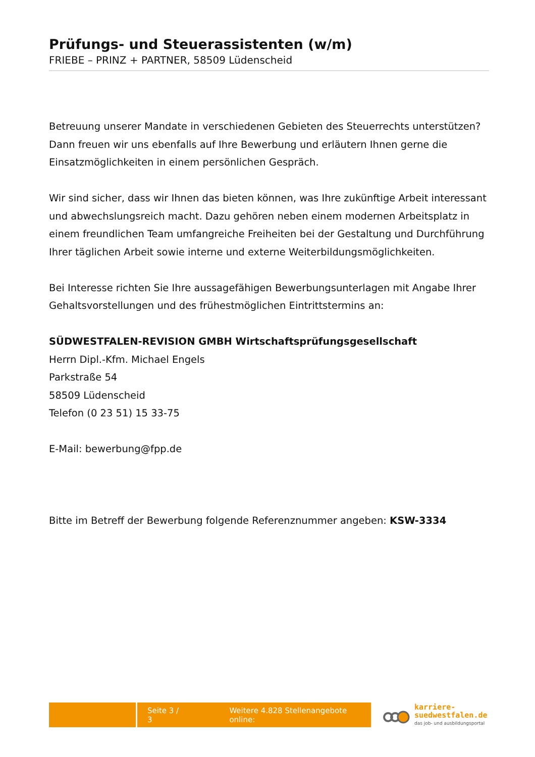Prüfungs- und Steuerassistenten (w/m)
FRIEBE – PRINZ + PARTNER, 58509 Lüdenscheid
Betreuung unserer Mandate in verschiedenen Gebieten des Steuerrechts unterstützen? Dann freuen wir uns ebenfalls auf Ihre Bewerbung und erläutern Ihnen gerne die Einsatzmöglichkeiten in einem persönlichen Gespräch.
Wir sind sicher, dass wir Ihnen das bieten können, was Ihre zukünftige Arbeit interessant und abwechslungsreich macht. Dazu gehören neben einem modernen Arbeitsplatz in einem freundlichen Team umfangreiche Freiheiten bei der Gestaltung und Durchführung Ihrer täglichen Arbeit sowie interne und externe Weiterbildungsmöglichkeiten.
Bei Interesse richten Sie Ihre aussagefähigen Bewerbungsunterlagen mit Angabe Ihrer Gehaltsvorstellungen und des frühestmöglichen Eintrittstermins an:
SÜDWESTFALEN-REVISION GMBH Wirtschaftsprüfungsgesellschaft
Herrn Dipl.-Kfm. Michael Engels
Parkstraße 54
58509 Lüdenscheid
Telefon (0 23 51) 15 33-75
E-Mail: bewerbung@fpp.de
Bitte im Betreff der Bewerbung folgende Referenznummer angeben: KSW-3334
Seite 3 / 3 Weitere 4.828 Stellenangebote online:
karriere-
suedwestfalen.de
das job- und ausbildungsportal